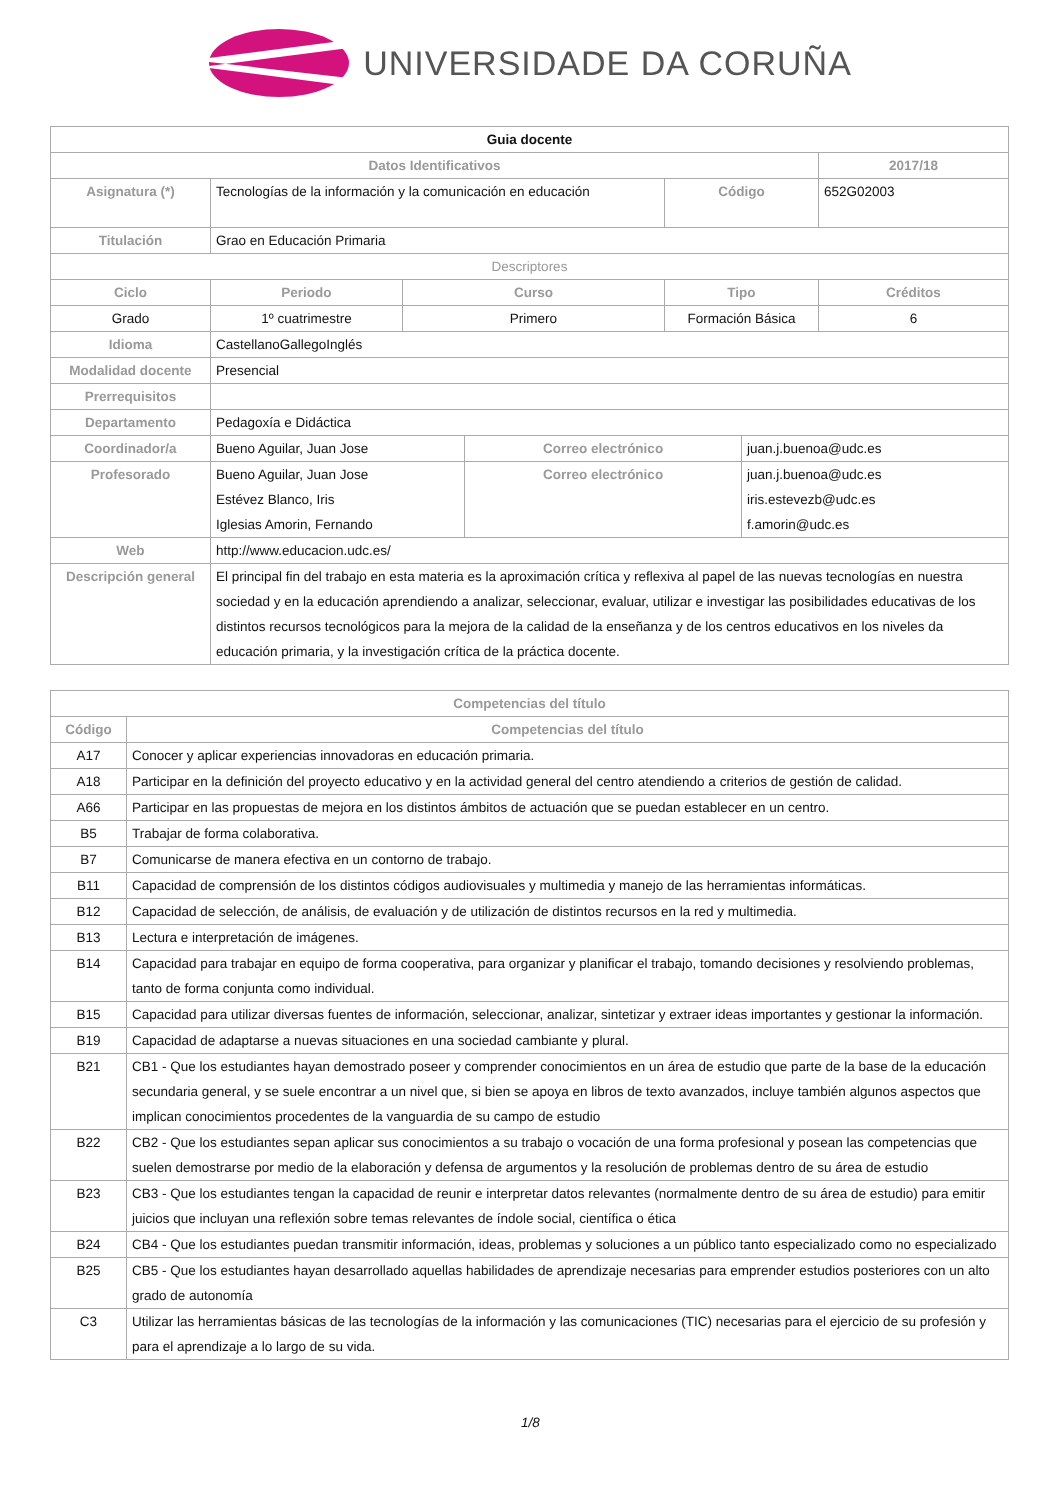UNIVERSIDADE DA CORUÑA
| Guia docente | | | | | | | |
| Datos Identificativos | | | | | | | 2017/18 |
| Asignatura (*) | Tecnologías de la información y la comunicación en educación | | | | Código | | 652G02003 |
| Titulación | Grao en Educación Primaria | | | | | | |
| Descriptores | | | | | | | |
| Ciclo | Periodo | | Curso | | Tipo | | Créditos |
| Grado | 1º cuatrimestre | | Primero | | Formación Básica | | 6 |
| Idioma | CastellanoGallegoInglés | | | | | | |
| Modalidad docente | Presencial | | | | | | |
| Prerrequisitos | | | | | | | |
| Departamento | Pedagoxía e Didáctica | | | | | | |
| Coordinador/a | Bueno Aguilar, Juan Jose | | | Correo electrónico | | juan.j.buenoa@udc.es | |
| Profesorado | Bueno Aguilar, Juan Jose Estévez Blanco, Iris Iglesias Amorin, Fernando | | | Correo electrónico | | juan.j.buenoa@udc.es iris.estevezb@udc.es f.amorin@udc.es | |
| Web | http://www.educacion.udc.es/ | | | | | | |
| Descripción general | El principal fin del trabajo en esta materia es la aproximación crítica y reflexiva al papel de las nuevas tecnologías en nuestra sociedad y en la educación aprendiendo a analizar, seleccionar, evaluar, utilizar e investigar las posibilidades educativas de los distintos recursos tecnológicos para la mejora de la calidad de la enseñanza y de los centros educativos en los niveles da educación primaria, y la investigación crítica de la práctica docente. | | | | | | |
| Competencias del título | |
| --- | --- |
| Código | Competencias del título |
| A17 | Conocer y aplicar experiencias innovadoras en educación primaria. |
| A18 | Participar en la definición del proyecto educativo y en la actividad general del centro atendiendo a criterios de gestión de calidad. |
| A66 | Participar en las propuestas de mejora en los distintos ámbitos de actuación que se puedan establecer en un centro. |
| B5 | Trabajar de forma colaborativa. |
| B7 | Comunicarse de manera efectiva en un contorno de trabajo. |
| B11 | Capacidad de comprensión de los distintos códigos audiovisuales y multimedia y manejo de las herramientas informáticas. |
| B12 | Capacidad de selección, de análisis, de evaluación y de utilización de distintos recursos en la red y multimedia. |
| B13 | Lectura e interpretación de imágenes. |
| B14 | Capacidad para trabajar en equipo de forma cooperativa, para organizar y planificar el trabajo, tomando decisiones y resolviendo problemas, tanto de forma conjunta como individual. |
| B15 | Capacidad para utilizar diversas fuentes de información, seleccionar, analizar, sintetizar y extraer ideas importantes y gestionar la información. |
| B19 | Capacidad de adaptarse a nuevas situaciones en una sociedad cambiante y plural. |
| B21 | CB1 - Que los estudiantes hayan demostrado poseer y comprender conocimientos en un área de estudio que parte de la base de la educación secundaria general, y se suele encontrar a un nivel que, si bien se apoya en libros de texto avanzados, incluye también algunos aspectos que implican conocimientos procedentes de la vanguardia de su campo de estudio |
| B22 | CB2 - Que los estudiantes sepan aplicar sus conocimientos a su trabajo o vocación de una forma profesional y posean las competencias que suelen demostrarse por medio de la elaboración y defensa de argumentos y la resolución de problemas dentro de su área de estudio |
| B23 | CB3 - Que los estudiantes tengan la capacidad de reunir e interpretar datos relevantes (normalmente dentro de su área de estudio) para emitir juicios que incluyan una reflexión sobre temas relevantes de índole social, científica o ética |
| B24 | CB4 - Que los estudiantes puedan transmitir información, ideas, problemas y soluciones a un público tanto especializado como no especializado |
| B25 | CB5 - Que los estudiantes hayan desarrollado aquellas habilidades de aprendizaje necesarias para emprender estudios posteriores con un alto grado de autonomía |
| C3 | Utilizar las herramientas básicas de las tecnologías de la información y las comunicaciones (TIC) necesarias para el ejercicio de su profesión y para el aprendizaje a lo largo de su vida. |
1/8